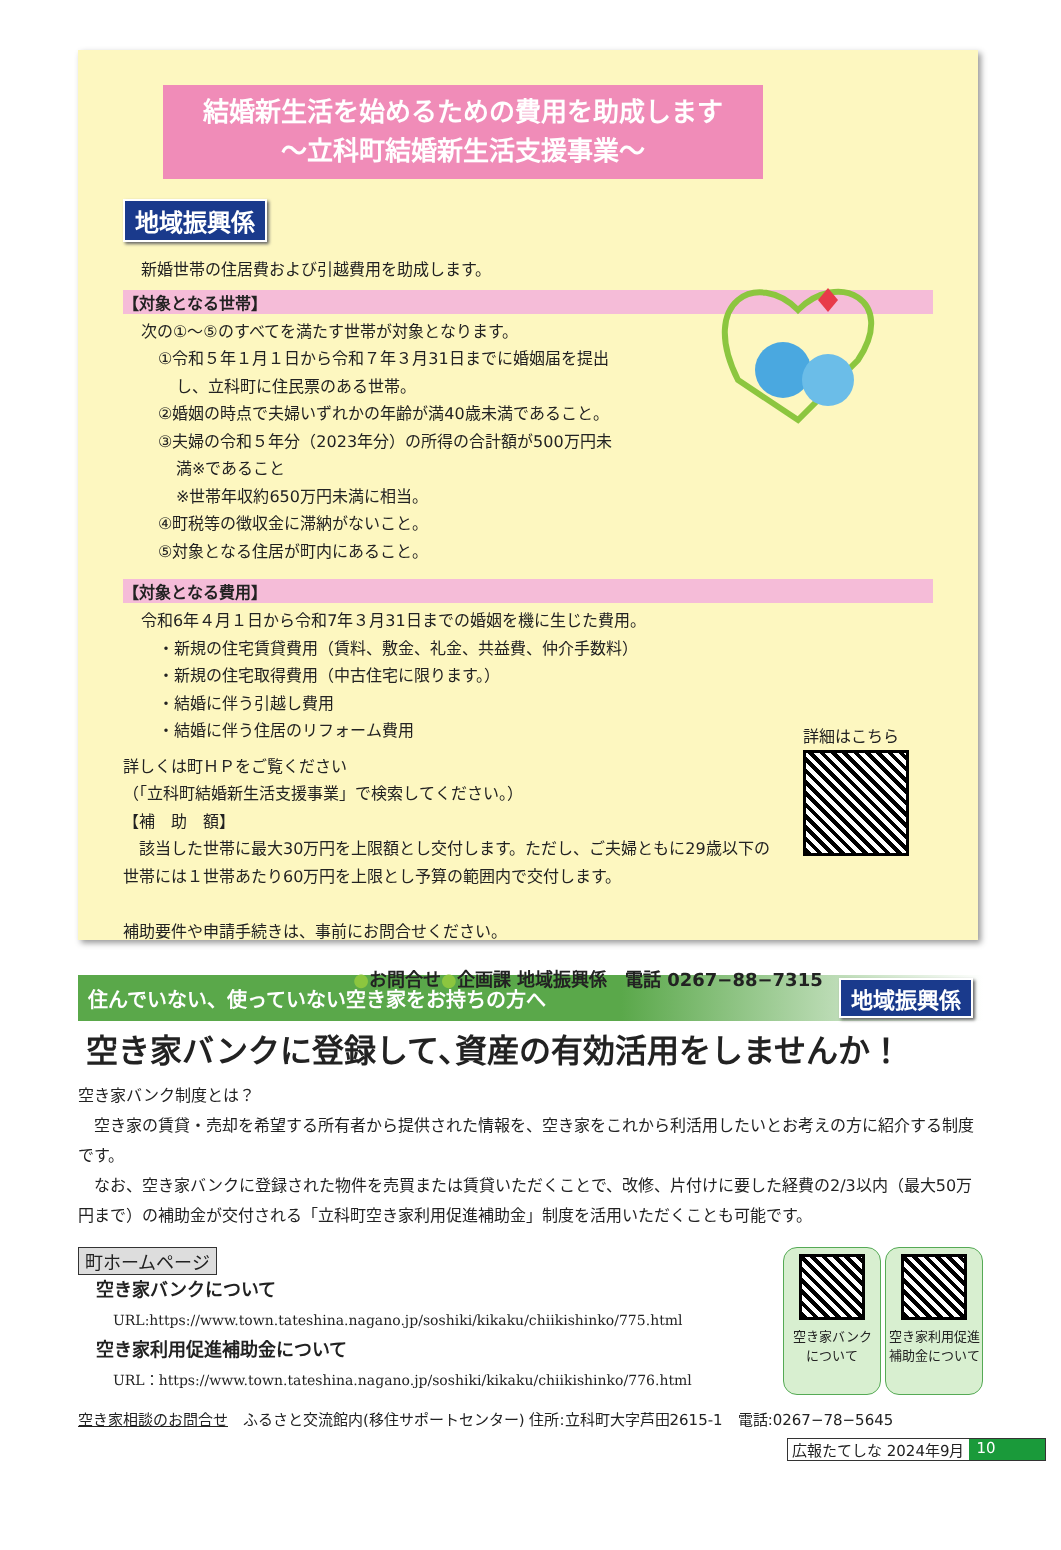結婚新生活を始めるための費用を助成します
～立科町結婚新生活支援事業～
地域振興係
新婚世帯の住居費および引越費用を助成します。
【対象となる世帯】
次の①～⑤のすべてを満たす世帯が対象となります。
①令和５年１月１日から令和７年３月31日までに婚姻届を提出
し、立科町に住民票のある世帯。
②婚姻の時点で夫婦いずれかの年齢が満40歳未満であること。
③夫婦の令和５年分（2023年分）の所得の合計額が500万円未
満※であること
※世帯年収約650万円未満に相当。
④町税等の徴収金に滞納がないこと。
⑤対象となる住居が町内にあること。
【対象となる費用】
令和6年４月１日から令和7年３月31日までの婚姻を機に生じた費用。
・新規の住宅賃貸費用（賃料、敷金、礼金、共益費、仲介手数料）
・新規の住宅取得費用（中古住宅に限ります。）
・結婚に伴う引越し費用
・結婚に伴う住居のリフォーム費用
詳しくは町ＨＰをご覧ください
（「立科町結婚新生活支援事業」で検索してください。）
【補　助　額】
　該当した世帯に最大30万円を上限額とし交付します。ただし、ご夫婦ともに29歳以下の世帯には１世帯あたり60万円を上限とし予算の範囲内で交付します。
詳細はこちら
補助要件や申請手続きは、事前にお問合せください。
●お問合せ●企画課 地域振興係　電話 0267−88−7315
住んでいない、使っていない空き家をお持ちの方へ 地域振興係
空き家バンクに登録して､資産の有効活用をしませんか！
空き家バンク制度とは？
　空き家の賃貸・売却を希望する所有者から提供された情報を、空き家をこれから利活用したいとお考えの方に紹介する制度です。
　なお、空き家バンクに登録された物件を売買または賃貸いただくことで、改修、片付けに要した経費の2/3以内（最大50万円まで）の補助金が交付される「立科町空き家利用促進補助金」制度を活用いただくことも可能です。
町ホームページ
空き家バンクについて
URL:https://www.town.tateshina.nagano.jp/soshiki/kikaku/chiikishinko/775.html
空き家利用促進補助金について
URL：https://www.town.tateshina.nagano.jp/soshiki/kikaku/chiikishinko/776.html
空き家バンク
について
空き家利用促進
補助金について
空き家相談のお問合せ　ふるさと交流館内(移住サポートセンター) 住所:立科町大字芦田2615-1　電話:0267−78−5645
広報たてしな 2024年9月 10